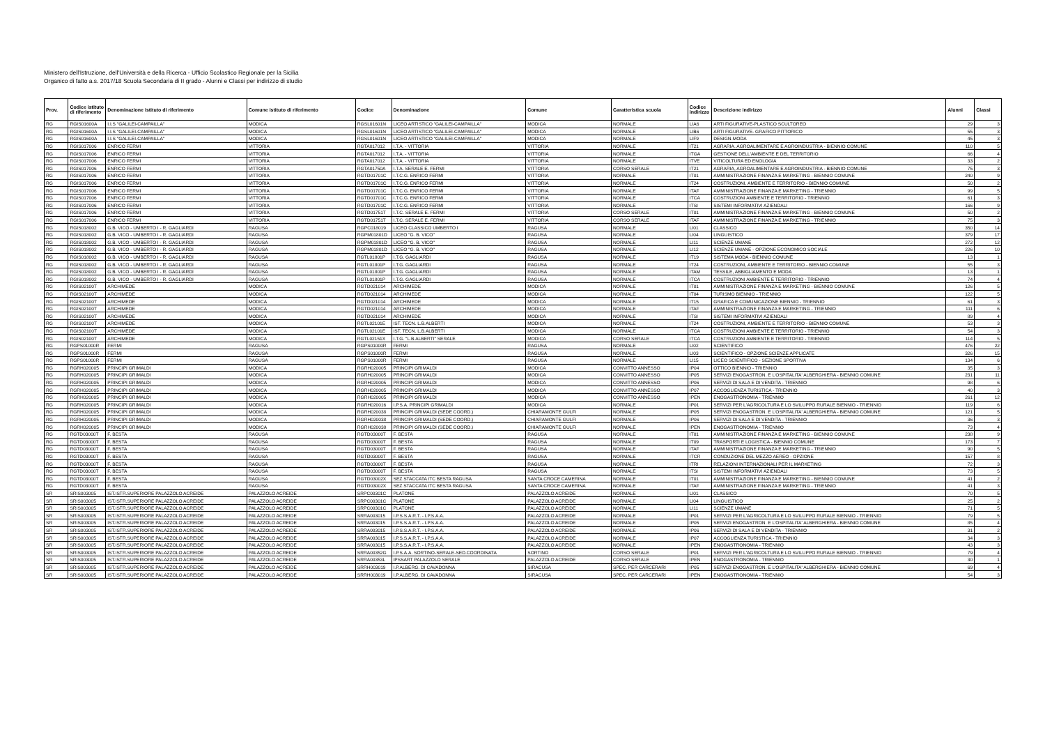Ministero dell'Istruzione, dell'Università e della Ricerca - Ufficio Scolastico Regionale per la Sicilia
Organico di fatto a.s. 2017/18 Scuola Secondaria di II grado - Alunni e Classi per indirizzo di studio
| Prov. | Codice istituto di riferimento | Denominazione istituto di riferimento | Comune istituto di riferimento | Codice | Denominazione | Comune | Caratteristica scuola | Codice indirizzo | Descrizione indirizzo | Alunni | Classi |
| --- | --- | --- | --- | --- | --- | --- | --- | --- | --- | --- | --- |
| RG | RGIS01600A | I.I.S "GALILEI-CAMPAILLA" | MODICA | RGSL01601N | LICEO ARTISTICO "GALILEI-CAMPAILLA" | MODICA | NORMALE | LIA6 | ARTI FIGURATIVE-PLASTICO SCULTOREO | 29 | 3 |
| RG | RGIS01600A | I.I.S "GALILEI-CAMPAILLA" | MODICA | RGSL01601N | LICEO ARTISTICO "GALILEI-CAMPAILLA" | MODICA | NORMALE | LIB6 | ARTI FIGURATIVE- GRAFICO PITTORICO | 55 | 3 |
| RG | RGIS01600A | I.I.S "GALILEI-CAMPAILLA" | MODICA | RGSL01601N | LICEO ARTISTICO "GALILEI-CAMPAILLA" | MODICA | NORMALE | LIF9 | DESIGN-MODA | 45 | 3 |
| RG | RGIS017006 | ENRICO FERMI | VITTORIA | RGTA017012 | I.T.A. - VITTORIA | VITTORIA | NORMALE | IT21 | AGRARIA, AGROALIMENTARE E AGROINDUSTRIA - BIENNIO COMUNE | 110 | 5 |
| RG | RGIS017006 | ENRICO FERMI | VITTORIA | RGTA017012 | I.T.A. - VITTORIA | VITTORIA | NORMALE | ITGA | GESTIONE DELL'AMBIENTE E DEL TERRITORIO | 66 | 4 |
| RG | RGIS017006 | ENRICO FERMI | VITTORIA | RGTA017012 | I.T.A. - VITTORIA | VITTORIA | NORMALE | ITVE | VITICOLTURA ED ENOLOGIA | 33 | 2 |
| RG | RGIS017006 | ENRICO FERMI | VITTORIA | RGTA01750A | I.T.A. SERALE E. FERMI | VITTORIA | CORSO SERALE | IT21 | AGRARIA, AGROALIMENTARE E AGROINDUSTRIA - BIENNIO COMUNE | 75 | 3 |
| RG | RGIS017006 | ENRICO FERMI | VITTORIA | RGTD01701C | I.T.C.G. ENRICO FERMI | VITTORIA | NORMALE | IT01 | AMMINISTRAZIONE FINANZA E MARKETING - BIENNIO COMUNE | 240 | 9 |
| RG | RGIS017006 | ENRICO FERMI | VITTORIA | RGTD01701C | I.T.C.G. ENRICO FERMI | VITTORIA | NORMALE | IT24 | COSTRUZIONI, AMBIENTE E TERRITORIO - BIENNIO COMUNE | 50 | 2 |
| RG | RGIS017006 | ENRICO FERMI | VITTORIA | RGTD01701C | I.T.C.G. ENRICO FERMI | VITTORIA | NORMALE | ITAF | AMMINISTRAZIONE FINANZA E MARKETING - TRIENNIO | 99 | 5 |
| RG | RGIS017006 | ENRICO FERMI | VITTORIA | RGTD01701C | I.T.C.G. ENRICO FERMI | VITTORIA | NORMALE | ITCA | COSTRUZIONI AMBIENTE E TERRITORIO - TRIENNIO | 61 | 3 |
| RG | RGIS017006 | ENRICO FERMI | VITTORIA | RGTD01701C | I.T.C.G. ENRICO FERMI | VITTORIA | NORMALE | ITSI | SISTEMI INFORMATIVI AZIENDALI | 166 | 9 |
| RG | RGIS017006 | ENRICO FERMI | VITTORIA | RGTD01751T | I.T.C. SERALE E. FERMI | VITTORIA | CORSO SERALE | IT01 | AMMINISTRAZIONE FINANZA E MARKETING - BIENNIO COMUNE | 50 | 2 |
| RG | RGIS017006 | ENRICO FERMI | VITTORIA | RGTD01751T | I.T.C. SERALE E. FERMI | VITTORIA | CORSO SERALE | ITAF | AMMINISTRAZIONE FINANZA E MARKETING - TRIENNIO | 75 | 3 |
| RG | RGIS018002 | G.B. VICO - UMBERTO I - R. GAGLIARDI | RAGUSA | RGPC018019 | LICEO CLASSICO UMBERTO I | RAGUSA | NORMALE | LI01 | CLASSICO | 350 | 14 |
| RG | RGIS018002 | G.B. VICO - UMBERTO I - R. GAGLIARDI | RAGUSA | RGPM01801D | LICEO "G. B. VICO" | RAGUSA | NORMALE | LI04 | LINGUISTICO | 379 | 17 |
| RG | RGIS018002 | G.B. VICO - UMBERTO I - R. GAGLIARDI | RAGUSA | RGPM01801D | LICEO "G. B. VICO" | RAGUSA | NORMALE | LI11 | SCIENZE UMANE | 272 | 12 |
| RG | RGIS018002 | G.B. VICO - UMBERTO I - R. GAGLIARDI | RAGUSA | RGPM01801D | LICEO "G. B. VICO" | RAGUSA | NORMALE | LI12 | SCIENZE UMANE - OPZIONE ECONOMICO SOCIALE | 226 | 10 |
| RG | RGIS018002 | G.B. VICO - UMBERTO I - R. GAGLIARDI | RAGUSA | RGTL01801P | I.T.G. GAGLIARDI | RAGUSA | NORMALE | IT19 | SISTEMA MODA - BIENNIO COMUNE | 13 | 1 |
| RG | RGIS018002 | G.B. VICO - UMBERTO I - R. GAGLIARDI | RAGUSA | RGTL01801P | I.T.G. GAGLIARDI | RAGUSA | NORMALE | IT24 | COSTRUZIONI, AMBIENTE E TERRITORIO - BIENNIO COMUNE | 55 | 3 |
| RG | RGIS018002 | G.B. VICO - UMBERTO I - R. GAGLIARDI | RAGUSA | RGTL01801P | I.T.G. GAGLIARDI | RAGUSA | NORMALE | ITAM | TESSILE, ABBIGLIAMENTO E MODA | 13 | 1 |
| RG | RGIS018002 | G.B. VICO - UMBERTO I - R. GAGLIARDI | RAGUSA | RGTL01801P | I.T.G. GAGLIARDI | RAGUSA | NORMALE | ITCA | COSTRUZIONI AMBIENTE E TERRITORIO - TRIENNIO | 74 | 4 |
| RG | RGIS02100T | ARCHIMEDE | MODICA | RGTD021014 | ARCHIMEDE | MODICA | NORMALE | IT01 | AMMINISTRAZIONE FINANZA E MARKETING - BIENNIO COMUNE | 126 | 5 |
| RG | RGIS02100T | ARCHIMEDE | MODICA | RGTD021014 | ARCHIMEDE | MODICA | NORMALE | IT04 | TURISMO BIENNIO - TRIENNIO | 122 | 5 |
| RG | RGIS02100T | ARCHIMEDE | MODICA | RGTD021014 | ARCHIMEDE | MODICA | NORMALE | IT15 | GRAFICA E COMUNICAZIONE BIENNIO - TRIENNIO | 61 | 3 |
| RG | RGIS02100T | ARCHIMEDE | MODICA | RGTD021014 | ARCHIMEDE | MODICA | NORMALE | ITAF | AMMINISTRAZIONE FINANZA E MARKETING - TRIENNIO | 111 | 6 |
| RG | RGIS02100T | ARCHIMEDE | MODICA | RGTD021014 | ARCHIMEDE | MODICA | NORMALE | ITSI | SISTEMI INFORMATIVI AZIENDALI | 89 | 4 |
| RG | RGIS02100T | ARCHIMEDE | MODICA | RGTL02101E | IST. TECN. L.B.ALBERTI | MODICA | NORMALE | IT24 | COSTRUZIONI, AMBIENTE E TERRITORIO - BIENNIO COMUNE | 53 | 3 |
| RG | RGIS02100T | ARCHIMEDE | MODICA | RGTL02101E | IST. TECN. L.B.ALBERTI | MODICA | NORMALE | ITCA | COSTRUZIONI AMBIENTE E TERRITORIO - TRIENNIO | 54 | 3 |
| RG | RGIS02100T | ARCHIMEDE | MODICA | RGTL02151X | I.T.G. "L.B.ALBERTI" SERALE | MODICA | CORSO SERALE | ITCA | COSTRUZIONI AMBIENTE E TERRITORIO - TRIENNIO | 114 | 5 |
| RG | RGPS01000R | FERMI | RAGUSA | RGPS01000R | FERMI | RAGUSA | NORMALE | LI02 | SCIENTIFICO | 476 | 22 |
| RG | RGPS01000R | FERMI | RAGUSA | RGPS01000R | FERMI | RAGUSA | NORMALE | LI03 | SCIENTIFICO - OPZIONE SCIENZE APPLICATE | 326 | 15 |
| RG | RGPS01000R | FERMI | RAGUSA | RGPS01000R | FERMI | RAGUSA | NORMALE | LI15 | LICEO SCIENTIFICO - SEZIONE SPORTIVA | 134 | 6 |
| RG | RGRH020005 | PRINCIPI GRIMALDI | MODICA | RGRH020005 | PRINCIPI GRIMALDI | MODICA | CONVITTO ANNESSO | IP04 | OTTICO BIENNIO - TRIENNIO | 35 | 3 |
| RG | RGRH020005 | PRINCIPI GRIMALDI | MODICA | RGRH020005 | PRINCIPI GRIMALDI | MODICA | CONVITTO ANNESSO | IP05 | SERVIZI ENOGASTRON. E L'OSPITALITA' ALBERGHIERA - BIENNIO COMUNE | 231 | 11 |
| RG | RGRH020005 | PRINCIPI GRIMALDI | MODICA | RGRH020005 | PRINCIPI GRIMALDI | MODICA | CONVITTO ANNESSO | IP06 | SERVIZI DI SALA E DI VENDITA - TRIENNIO | 98 | 6 |
| RG | RGRH020005 | PRINCIPI GRIMALDI | MODICA | RGRH020005 | PRINCIPI GRIMALDI | MODICA | CONVITTO ANNESSO | IP07 | ACCOGLIENZA TURISTICA - TRIENNIO | 40 | 3 |
| RG | RGRH020005 | PRINCIPI GRIMALDI | MODICA | RGRH020005 | PRINCIPI GRIMALDI | MODICA | CONVITTO ANNESSO | IPEN | ENOGASTRONOMIA - TRIENNIO | 261 | 12 |
| RG | RGRH020005 | PRINCIPI GRIMALDI | MODICA | RGRH020016 | I.P.S.A. PRINCIPI GRIMALDI | MODICA | NORMALE | IP01 | SERVIZI PER L'AGRICOLTURA E LO SVILUPPO RURALE BIENNIO - TRIENNIO | 119 | 6 |
| RG | RGRH020005 | PRINCIPI GRIMALDI | MODICA | RGRH020038 | PRINCIPI GRIMALDI (SEDE COORD.) | CHIARAMONTE GULFI | NORMALE | IP05 | SERVIZI ENOGASTRON. E L'OSPITALITA' ALBERGHIERA - BIENNIO COMUNE | 121 | 5 |
| RG | RGRH020005 | PRINCIPI GRIMALDI | MODICA | RGRH020038 | PRINCIPI GRIMALDI (SEDE COORD.) | CHIARAMONTE GULFI | NORMALE | IP06 | SERVIZI DI SALA E DI VENDITA - TRIENNIO | 36 | 3 |
| RG | RGRH020005 | PRINCIPI GRIMALDI | MODICA | RGRH020038 | PRINCIPI GRIMALDI (SEDE COORD.) | CHIARAMONTE GULFI | NORMALE | IPEN | ENOGASTRONOMIA - TRIENNIO | 73 | 4 |
| RG | RGTD03000T | F. BESTA | RAGUSA | RGTD03000T | F. BESTA | RAGUSA | NORMALE | IT01 | AMMINISTRAZIONE FINANZA E MARKETING - BIENNIO COMUNE | 238 | 9 |
| RG | RGTD03000T | F. BESTA | RAGUSA | RGTD03000T | F. BESTA | RAGUSA | NORMALE | IT09 | TRASPORTI E LOGISTICA - BIENNIO COMUNE | 173 | 7 |
| RG | RGTD03000T | F. BESTA | RAGUSA | RGTD03000T | F. BESTA | RAGUSA | NORMALE | ITAF | AMMINISTRAZIONE FINANZA E MARKETING - TRIENNIO | 90 | 5 |
| RG | RGTD03000T | F. BESTA | RAGUSA | RGTD03000T | F. BESTA | RAGUSA | NORMALE | ITCR | CONDUZIONE DEL MEZZO AEREO - OPZIONE | 157 | 8 |
| RG | RGTD03000T | F. BESTA | RAGUSA | RGTD03000T | F. BESTA | RAGUSA | NORMALE | ITRI | RELAZIONI INTERNAZIONALI PER IL MARKETING | 72 | 3 |
| RG | RGTD03000T | F. BESTA | RAGUSA | RGTD03000T | F. BESTA | RAGUSA | NORMALE | ITSI | SISTEMI INFORMATIVI AZIENDALI | 73 | 5 |
| RG | RGTD03000T | F. BESTA | RAGUSA | RGTD03002X | SEZ.STACCATA ITC BESTA RAGUSA | SANTA CROCE CAMERINA | NORMALE | IT01 | AMMINISTRAZIONE FINANZA E MARKETING - BIENNIO COMUNE | 41 | 2 |
| RG | RGTD03000T | F. BESTA | RAGUSA | RGTD03002X | SEZ.STACCATA ITC BESTA RAGUSA | SANTA CROCE CAMERINA | NORMALE | ITAF | AMMINISTRAZIONE FINANZA E MARKETING - TRIENNIO | 41 | 3 |
| SR | SRIS003005 | IST.ISTR.SUPERIORE PALAZZOLO ACREIDE | PALAZZOLO ACREIDE | SRPC00301C | PLATONE | PALAZZOLO ACREIDE | NORMALE | LI01 | CLASSICO | 70 | 5 |
| SR | SRIS003005 | IST.ISTR.SUPERIORE PALAZZOLO ACREIDE | PALAZZOLO ACREIDE | SRPC00301C | PLATONE | PALAZZOLO ACREIDE | NORMALE | LI04 | LINGUISTICO | 25 | 2 |
| SR | SRIS003005 | IST.ISTR.SUPERIORE PALAZZOLO ACREIDE | PALAZZOLO ACREIDE | SRPC00301C | PLATONE | PALAZZOLO ACREIDE | NORMALE | LI11 | SCIENZE UMANE | 71 | 5 |
| SR | SRIS003005 | IST.ISTR.SUPERIORE PALAZZOLO ACREIDE | PALAZZOLO ACREIDE | SRRA003015 | I.P.S.S.A.R.T. - I.P.S.A.A. | PALAZZOLO ACREIDE | NORMALE | IP01 | SERVIZI PER L'AGRICOLTURA E LO SVILUPPO RURALE BIENNIO - TRIENNIO | 79 | 5 |
| SR | SRIS003005 | IST.ISTR.SUPERIORE PALAZZOLO ACREIDE | PALAZZOLO ACREIDE | SRRA003015 | I.P.S.S.A.R.T. - I.P.S.A.A. | PALAZZOLO ACREIDE | NORMALE | IP05 | SERVIZI ENOGASTRON. E L'OSPITALITA' ALBERGHIERA - BIENNIO COMUNE | 85 | 4 |
| SR | SRIS003005 | IST.ISTR.SUPERIORE PALAZZOLO ACREIDE | PALAZZOLO ACREIDE | SRRA003015 | I.P.S.S.A.R.T. - I.P.S.A.A. | PALAZZOLO ACREIDE | NORMALE | IP06 | SERVIZI DI SALA E DI VENDITA - TRIENNIO | 31 | 2 |
| SR | SRIS003005 | IST.ISTR.SUPERIORE PALAZZOLO ACREIDE | PALAZZOLO ACREIDE | SRRA003015 | I.P.S.S.A.R.T. - I.P.S.A.A. | PALAZZOLO ACREIDE | NORMALE | IP07 | ACCOGLIENZA TURISTICA - TRIENNIO | 34 | 3 |
| SR | SRIS003005 | IST.ISTR.SUPERIORE PALAZZOLO ACREIDE | PALAZZOLO ACREIDE | SRRA003015 | I.P.S.S.A.R.T. - I.P.S.A.A. | PALAZZOLO ACREIDE | NORMALE | IPEN | ENOGASTRONOMIA - TRIENNIO | 43 | 3 |
| SR | SRIS003005 | IST.ISTR.SUPERIORE PALAZZOLO ACREIDE | PALAZZOLO ACREIDE | SRRA00352G | I.P.S.A.A. SORTINO-SERALE-SED.COORDINATA | SORTINO | CORSO SERALE | IP01 | SERVIZI PER L'AGRICOLTURA E LO SVILUPPO RURALE BIENNIO - TRIENNIO | 79 | 4 |
| SR | SRIS003005 | IST.ISTR.SUPERIORE PALAZZOLO ACREIDE | PALAZZOLO ACREIDE | SRRA00353L | IPSSART PALAZZOLO SERALE | PALAZZOLO ACREIDE | CORSO SERALE | IPEN | ENOGASTRONOMIA - TRIENNIO | 30 | 1 |
| SR | SRIS003005 | IST.ISTR.SUPERIORE PALAZZOLO ACREIDE | PALAZZOLO ACREIDE | SRRH003019 | I.P.ALBERG. DI CAVADONNA | SIRACUSA | SPEC. PER CARCERARI | IP05 | SERVIZI ENOGASTRON. E L'OSPITALITA' ALBERGHIERA - BIENNIO COMUNE | 69 | 4 |
| SR | SRIS003005 | IST.ISTR.SUPERIORE PALAZZOLO ACREIDE | PALAZZOLO ACREIDE | SRRH003019 | I.P.ALBERG. DI CAVADONNA | SIRACUSA | SPEC. PER CARCERARI | IPEN | ENOGASTRONOMIA - TRIENNIO | 54 | 3 |